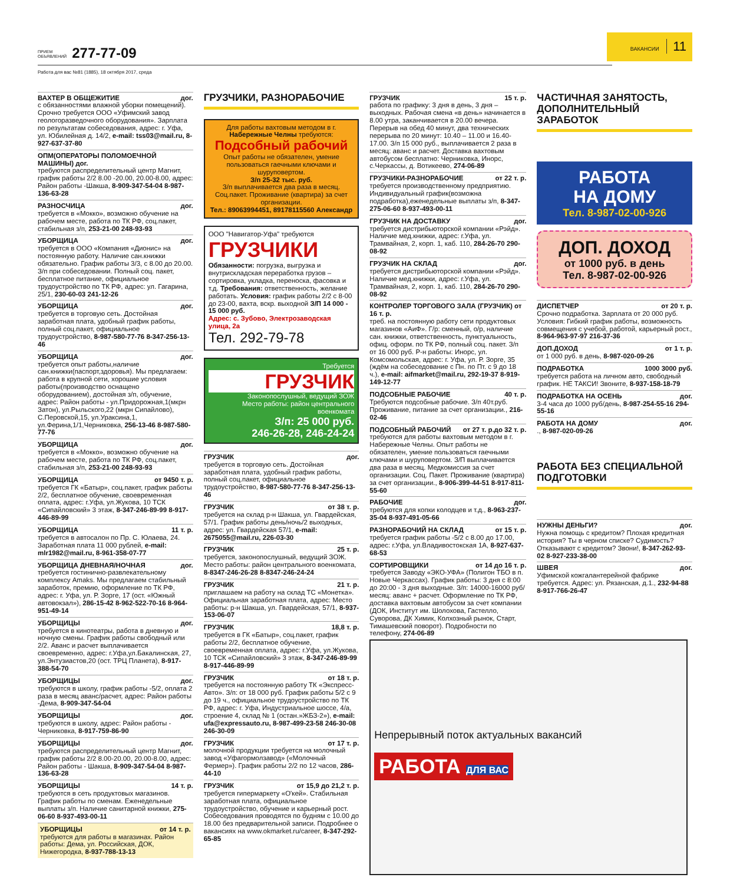ПРИЕМ ОБЪЯВЛЕНИЙ 277-77-09
ВАКАНСИИ 11
Работа для вас №81 (1885), 18 октября 2017, среда
ВАХТЕР В ОБЩЕЖИТИЕ дог.
с обязанностями влажной уборки помещений). Срочно требуется ООО «Уфимский завод геологоразведочного оборудования». Зарплата по результатам собеседования, адрес: г. Уфа, ул. Юбилейная д. 14/2, e-mail: tss03@mail.ru, 8-927-637-37-80
ОПМ(ОПЕРАТОРЫ ПОЛОМОЕЧНОЙ МАШИНЫ) дог.
требуются распределительный центр Магнит, график работы 2/2 8.00 -20.00, 20.00-8.00, адрес: Район работы -Шакша, 8-909-347-54-04 8-987-136-63-28
РАЗНОСЧИЦА дог.
требуется в «Мокко», возможно обучение на рабочем месте, работа по ТК РФ, соц.пакет, стабильная з/п, 253-21-00 248-93-93
УБОРЩИЦА дог.
требуется в ООО «Компания «Дионис» на постоянную работу. Наличие сан.книжки обязательно. График работы 3/3, с 8.00 до 20.00. З/п при собеседовании. Полный соц. пакет, бесплатное питание, официальное трудоустройство по ТК РФ, адрес: ул. Гагарина, 25/1, 230-60-03 241-12-26
УБОРЩИЦА дог.
требуется в торговую сеть. Достойная заработная плата, удобный график работы, полный соц.пакет, официальное трудоустройство, 8-987-580-77-76 8-347-256-13-46
УБОРЩИЦА дог.
требуется опыт работы,наличие сан.книжки(паспорт,здоровья). Мы предлагаем: работа в крупной сети, хорошие условия работы(производство оснащено оборудованием), достойная з/п, обучение, адрес: Район работы - ул.Придорожная,1(мкрн Затон), ул.Рыльского,22 (мкрн Сипайлово), С.Перовской,15, ул.Уракcина,1, ул.Ферина,1/1,Черниковка, 256-13-46 8-987-580-77-76
УБОРЩИЦА дог.
требуется в «Мокко», возможно обучение на рабочем месте, работа по ТК РФ, соц.пакет, стабильная з/п, 253-21-00 248-93-93
УБОРЩИЦА от 9450 т. р.
требуется ГК «Батыр», соц.пакет, график работы 2/2, бесплатное обучение, своевременная оплата, адрес: г.Уфа, ул.Жукова, 10 ТСК «Сипайловский» 3 этаж, 8-347-246-89-99 8-917-446-89-99
УБОРЩИЦА 11 т. р.
требуется в автосалон по Пр. С. Юлаева, 24. Заработная плата 11 000 рублей, e-mail: mlr1982@mail.ru, 8-961-358-07-77
УБОРЩИЦА ДНЕВНАЯ/НОЧНАЯ дог.
требуется гостинично-развлекательному комплексу Amaks. Мы предлагаем стабильный заработок, премию, оформление по ТК РФ, адрес: г. Уфа, ул. Р. Зорге, 17 (ост. «Южный автовокзал»), 286-15-42 8-962-522-70-16 8-964-951-49-14
УБОРЩИЦЫ дог.
требуется в кинотеатры, работа в дневную и ночную смены. График работы свободный или 2/2. Аванс и расчет выплачивается своевременно, адрес: г.Уфа,ул.Бакалинская, 27, ул.Энтузиастов,20 (ост. ТРЦ Планета), 8-917-388-54-70
УБОРЩИЦЫ дог.
требуются в школу, график работы -5/2, оплата 2 раза в месяц аванс/расчет, адрес: Район работы -Дема, 8-909-347-54-04
УБОРЩИЦЫ дог.
требуются в школу, адрес: Район работы - Черниковка, 8-917-759-86-90
УБОРЩИЦЫ дог.
требуются распределительный центр Магнит, график работы 2/2 8.00-20.00, 20.00-8.00, адрес: Район работы - Шакша, 8-909-347-54-04 8-987-136-63-28
УБОРЩИЦЫ 14 т. р.
требуются в сеть продуктовых магазинов. График работы по сменам. Еженедельные выплаты з/п. Наличие санитарной книжки, 275-06-60 8-937-493-00-11
УБОРЩИЦЫ от 14 т. р.
требуются для работы в магазинах. Район работы: Дема, ул. Российская, ДОК, Нижегородка, 8-937-788-13-13
ГРУЗЧИКИ, РАЗНОРАБОЧИЕ
Для работы вахтовым методом в г. Набережные Челны требуются:
Подсобный рабочий
Опыт работы не обязателен, умение пользоваться гаечными ключами и шуруповертом.
З/п 25-32 тыс. руб.
З/п выплачивается два раза в месяц. Соц.пакет. Проживание (квартира) за счет организации.
Тел.: 89063994451, 89178115560 Александр
ООО "Навигатор-Уфа" требуются
ГРУЗЧИКИ
Обязанности: погрузка, выгрузка и внутрискладская переработка грузов – сортировка, укладка, переноска, фасовка и т.д. Требования: ответственность, желание работать. Условия: график работы 2/2 с 8-00 до 23-00, вахта, вскр. выходной З/П 14 000 - 15 000 руб.
Адрес: с. Зубово, Электрозаводская улица, 2а
Тел. 292-79-78
Требуется
ГРУЗЧИК
Законопослушный, ведущий ЗОЖ
Место работы: район центрального военкомата
З/п: 25 000 руб.
246-26-28, 246-24-24
ГРУЗЧИК дог.
требуется в торговую сеть. Достойная заработная плата, удобный график работы, полный соц.пакет, официальное трудоустройство, 8-987-580-77-76 8-347-256-13-46
ГРУЗЧИК от 38 т. р.
требуется на склад р-н Шакша, ул. Гвардейская, 57/1. График работы день/ночь/2 выходных, адрес: ул. Гвардейская 57/1, e-mail: 2675055@mail.ru, 226-03-30
ГРУЗЧИК 25 т. р.
требуется, законопослушный, ведущий ЗОЖ. Место работы: район центрального военкомата, 8-8347-246-26-28 8-8347-246-24-24
ГРУЗЧИК 21 т. р.
приглашаем на работу на склад ТС «Монетка». Официальная заработная плата, адрес: Место работы: р-н Шакша, ул. Гвардейская, 57/1, 8-937-153-06-07
ГРУЗЧИК 18,8 т. р.
требуется в ГК «Батыр», соц.пакет, график работы 2/2, бесплатное обучение, своевременная оплата, адрес: г.Уфа, ул.Жукова, 10 ТСК «Сипайловский» 3 этаж, 8-347-246-89-99 8-917-446-89-99
ГРУЗЧИК от 18 т. р.
требуется на постоянную работу ТК «Экспресс-Авто». З/п: от 18 000 руб. График работы 5/2 с 9 до 19 ч., официальное трудоустройство по ТК РФ, адрес: г. Уфа, Индустриальное шоссе, 4/а, строение 4, склад № 1 (остан.»ЖБЗ-2»), e-mail: ufa@expressauto.ru, 8-987-499-23-58 246-30-08 246-30-09
ГРУЗЧИК от 17 т. р.
молочной продукции требуется на молочный завод «Уфагормолзавод» («Молочный Фермер»). График работы 2/2 по 12 часов, 286-44-10
ГРУЗЧИК от 15,9 до 21,2 т. р.
требуется гипермаркету «О'кей». Стабильная заработная плата, официальное трудоустройство, обучение и карьерный рост. Собеседования проводятся по будням с 10.00 до 18.00 без предварительной записи. Подробнее о вакансиях на www.okmarket.ru/career, 8-347-292-65-85
ГРУЗЧИК 15 т. р.
работа по графику: 3 дня в день, 3 дня – выходных. Рабочая смена «в день» начинается в 8.00 утра, заканчивается в 20.00 вечера. Перерыв на обед 40 минут, два технических перерыва по 20 минут: 10.40 – 11.00 и 16.40-17.00. З/п 15 000 руб., выплачивается 2 раза в месяц: аванс и расчет. Доставка вахтовым автобусом бесплатно: Черниковка, Инорс, с.Черкассы, д. Вотикеево, 274-06-89
ГРУЗЧИКИ-РАЗНОРАБОЧИЕ от 22 т. р.
требуется производственному предприятию. Индивидуальный график(возможна подработка),еженедельные выплаты з/п, 8-347-275-06-60 8-937-493-00-11
ГРУЗЧИК НА ДОСТАВКУ дог.
требуется дистрибьюторской компании «Рэйд». Наличие мед.книжки, адрес: г.Уфа, ул. Трамвайная, 2, корп. 1, каб. 110, 284-26-70 290-08-92
ГРУЗЧИК НА СКЛАД дог.
требуется дистрибьюторской компании «Рэйд». Наличие мед.книжки, адрес: г.Уфа, ул. Трамвайная, 2, корп. 1, каб. 110, 284-26-70 290-08-92
КОНТРОЛЕР ТОРГОВОГО ЗАЛА (ГРУЗЧИК) от 16 т. р.
треб. на постоянную работу сети продуктовых магазинов «АиФ». Г/р: сменный, о/р, наличие сан. книжки, ответственность, пунктуальность, офиц. оформ. по ТК РФ, полный соц. пакет. З/п от 16 000 руб. Р-н работы: Инорс, ул. Комсомольская, адрес: г. Уфа, ул. Р. Зорге, 35 (ждём на собеседование с Пн. по Пт. с 9 до 18 ч.), e-mail: aifmarket@mail.ru, 292-19-37 8-919-149-12-77
ПОДСОБНЫЕ РАБОЧИЕ 40 т. р.
Требуются подсобные рабочие. З/п 40т.руб. Проживание, питание за счет организации., 216-02-46
ПОДСОБНЫЙ РАБОЧИЙ от 27 т. р.до 32 т. р.
требуются для работы вахтовым методом в г. Набережные Челны. Опыт работы не обязателен, умение пользоваться гаечными ключами и шуруповертом. З/П выплачивается два раза в месяц. Медкомиссия за счет организации. Соц. Пакет. Проживание (квартира) за счет организации., 8-906-399-44-51 8-917-811-55-60
РАБОЧИЕ дог.
требуются для копки колодцев и т.д., 8-963-237-35-04 8-937-491-05-66
РАЗНОРАБОЧИЙ НА СКЛАД от 15 т. р.
требуется график работы -5/2 с 8.00 до 17.00, адрес: г.Уфа, ул.Владивостокская 1А, 8-927-637-68-53
СОРТИРОВЩИКИ от 14 до 16 т. р.
требуется Заводу «ЭКО-УФА» (Полигон ТБО в п. Новые Черкассах). График работы: 3 дня с 8:00 до 20:00 - 3 дня выходные. З/п: 14000-16000 руб/месяц: аванс + расчет. Оформление по ТК РФ, доставка вахтовым автобусом за счет компании (ДОК, Институт им. Шолохова, Гастелло, Суворова, ДК Химик, Колхозный рынок, Старт, Тимашевский поворот). Подробности по телефону, 274-06-89
Непрерывный поток актуальных вакансий
РАБОТА ДЛЯ ВАС
ЧАСТИЧНАЯ ЗАНЯТОСТЬ, ДОПОЛНИТЕЛЬНЫЙ ЗАРАБОТОК
РАБОТА
НА ДОМУ
Тел. 8-987-02-00-926
ДОП. ДОХОД
от 1000 руб. в день
Тел. 8-987-02-00-926
ДИСПЕТЧЕР от 20 т. р.
Срочно подработка. Зарплата от 20 000 руб. Условия: Гибкий график работы, возможность совмещения с учебой, работой, карьерный рост., 8-964-963-97-97 216-37-36
ДОП.ДОХОД от 1 т. р.
от 1 000 руб. в день, 8-987-020-09-26
ПОДРАБОТКА 1000 3000 руб.
требуется работа на личном авто, свободный график. НЕ ТАКСИ! Звоните, 8-937-158-18-79
ПОДРАБОТКА НА ОСЕНЬ дог.
3-4 часа до 1000 руб/день, 8-987-254-55-16 294-55-16
РАБОТА НА ДОМУ дог.
., 8-987-020-09-26
РАБОТА БЕЗ СПЕЦИАЛЬНОЙ ПОДГОТОВКИ
НУЖНЫ ДЕНЬГИ? дог.
Нужна помощь с кредитом? Плохая кредитная история? Ты в черном списке? Судимость? Отказывают с кредитом? Звони!, 8-347-262-93-02 8-927-233-38-00
ШВЕЯ дог.
Уфимской кожгалантерейной фабрике требуется. Адрес: ул. Рязанская, д.1., 232-94-88 8-917-766-26-47